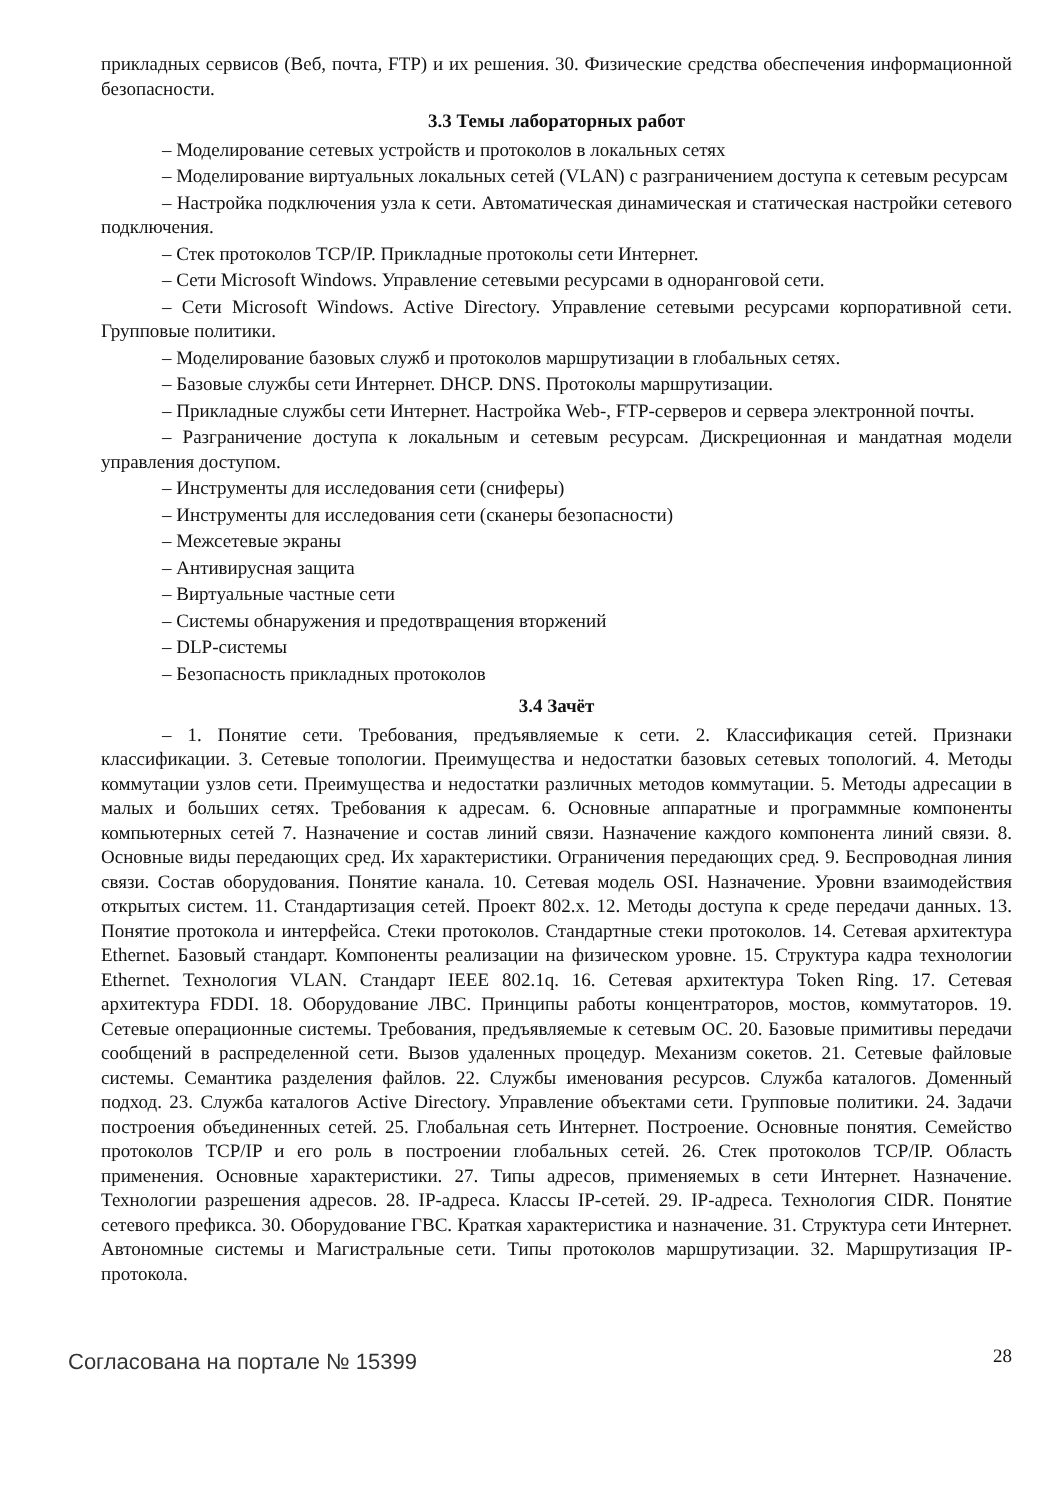прикладных сервисов (Веб, почта, FTP) и их решения. 30. Физические средства обеспечения информационной безопасности.
3.3 Темы лабораторных работ
– Моделирование сетевых устройств и протоколов в локальных сетях
– Моделирование виртуальных локальных сетей (VLAN) с разграничением доступа к сетевым ресурсам
– Настройка подключения узла к сети. Автоматическая динамическая и статическая настройки сетевого подключения.
– Стек протоколов TCP/IP. Прикладные протоколы сети Интернет.
– Сети Microsoft Windows. Управление сетевыми ресурсами в одноранговой сети.
– Сети Microsoft Windows. Active Directory. Управление сетевыми ресурсами корпоративной сети. Групповые политики.
– Моделирование базовых служб и протоколов маршрутизации в глобальных сетях.
– Базовые службы сети Интернет. DHCP. DNS. Протоколы маршрутизации.
– Прикладные службы сети Интернет. Настройка Web-, FTP-серверов и сервера электронной почты.
– Разграничение доступа к локальным и сетевым ресурсам. Дискреционная и мандатная модели управления доступом.
– Инструменты для исследования сети (сниферы)
– Инструменты для исследования сети (сканеры безопасности)
– Межсетевые экраны
– Антивирусная защита
– Виртуальные частные сети
– Системы обнаружения и предотвращения вторжений
– DLP-системы
– Безопасность прикладных протоколов
3.4 Зачёт
– 1. Понятие сети. Требования, предъявляемые к сети. 2. Классификация сетей. Признаки классификации. 3. Сетевые топологии. Преимущества и недостатки базовых сетевых топологий. 4. Методы коммутации узлов сети. Преимущества и недостатки различных методов коммутации. 5. Методы адресации в малых и больших сетях. Требования к адресам. 6. Основные аппаратные и программные компоненты компьютерных сетей 7. Назначение и состав линий связи. Назначение каждого компонента линий связи. 8. Основные виды передающих сред. Их характеристики. Ограничения передающих сред. 9. Беспроводная линия связи. Состав оборудования. Понятие канала. 10. Сетевая модель OSI. Назначение. Уровни взаимодействия открытых систем. 11. Стандартизация сетей. Проект 802.x. 12. Методы доступа к среде передачи данных. 13. Понятие протокола и интерфейса. Стеки протоколов. Стандартные стеки протоколов. 14. Сетевая архитектура Ethernet. Базовый стандарт. Компоненты реализации на физическом уровне. 15. Структура кадра технологии Ethernet. Технология VLAN. Стандарт IEEE 802.1q. 16. Сетевая архитектура Token Ring. 17. Сетевая архитектура FDDI. 18. Оборудование ЛВС. Принципы работы концентраторов, мостов, коммутаторов. 19. Сетевые операционные системы. Требования, предъявляемые к сетевым ОС. 20. Базовые примитивы передачи сообщений в распределенной сети. Вызов удаленных процедур. Механизм сокетов. 21. Сетевые файловые системы. Семантика разделения файлов. 22. Службы именования ресурсов. Служба каталогов. Доменный подход. 23. Служба каталогов Active Directory. Управление объектами сети. Групповые политики. 24. Задачи построения объединенных сетей. 25. Глобальная сеть Интернет. Построение. Основные понятия. Семейство протоколов TCP/IP и его роль в построении глобальных сетей. 26. Стек протоколов TCP/IP. Область применения. Основные характеристики. 27. Типы адресов, применяемых в сети Интернет. Назначение. Технологии разрешения адресов. 28. IP-адреса. Классы IP-сетей. 29. IP-адреса. Технология CIDR. Понятие сетевого префикса. 30. Оборудование ГВС. Краткая характеристика и назначение. 31. Структура сети Интернет. Автономные системы и Магистральные сети. Типы протоколов маршрутизации. 32. Маршрутизация IP-протокола.
Согласована на портале № 15399 28